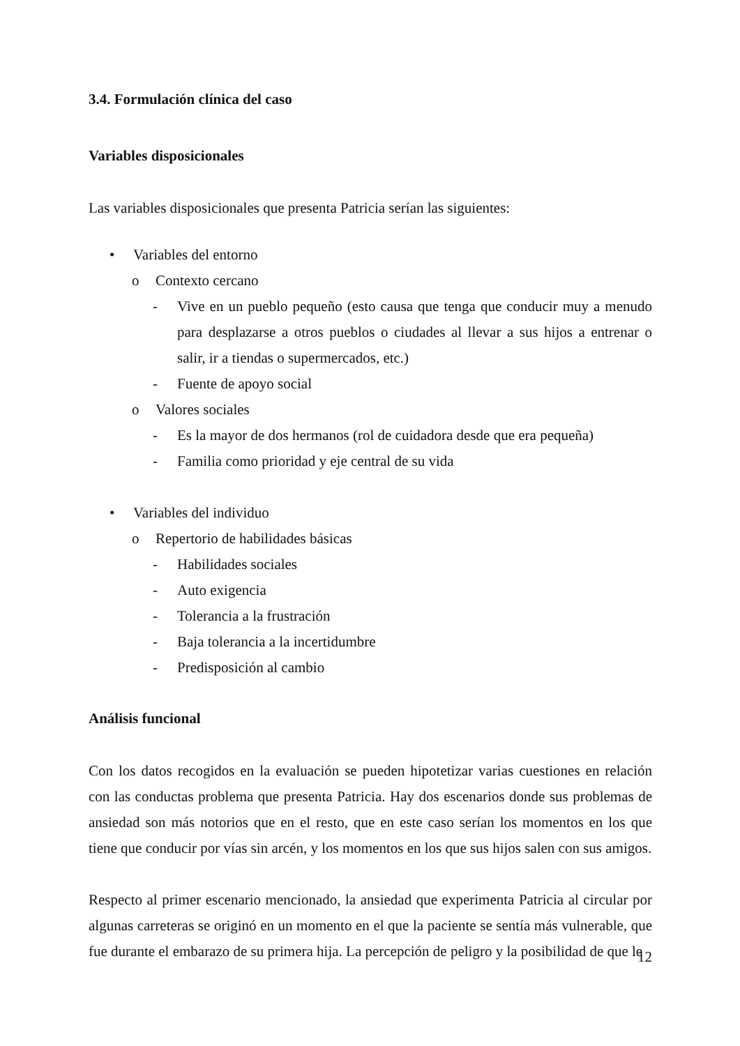3.4. Formulación clínica del caso
Variables disposicionales
Las variables disposicionales que presenta Patricia serían las siguientes:
• Variables del entorno
o Contexto cercano
- Vive en un pueblo pequeño (esto causa que tenga que conducir muy a menudo para desplazarse a otros pueblos o ciudades al llevar a sus hijos a entrenar o salir, ir a tiendas o supermercados, etc.)
- Fuente de apoyo social
o Valores sociales
- Es la mayor de dos hermanos (rol de cuidadora desde que era pequeña)
- Familia como prioridad y eje central de su vida
• Variables del individuo
o Repertorio de habilidades básicas
- Habilidades sociales
- Auto exigencia
- Tolerancia a la frustración
- Baja tolerancia a la incertidumbre
- Predisposición al cambio
Análisis funcional
Con los datos recogidos en la evaluación se pueden hipotetizar varias cuestiones en relación con las conductas problema que presenta Patricia. Hay dos escenarios donde sus problemas de ansiedad son más notorios que en el resto, que en este caso serían los momentos en los que tiene que conducir por vías sin arcén, y los momentos en los que sus hijos salen con sus amigos.
Respecto al primer escenario mencionado, la ansiedad que experimenta Patricia al circular por algunas carreteras se originó en un momento en el que la paciente se sentía más vulnerable, que fue durante el embarazo de su primera hija. La percepción de peligro y la posibilidad de que le
12